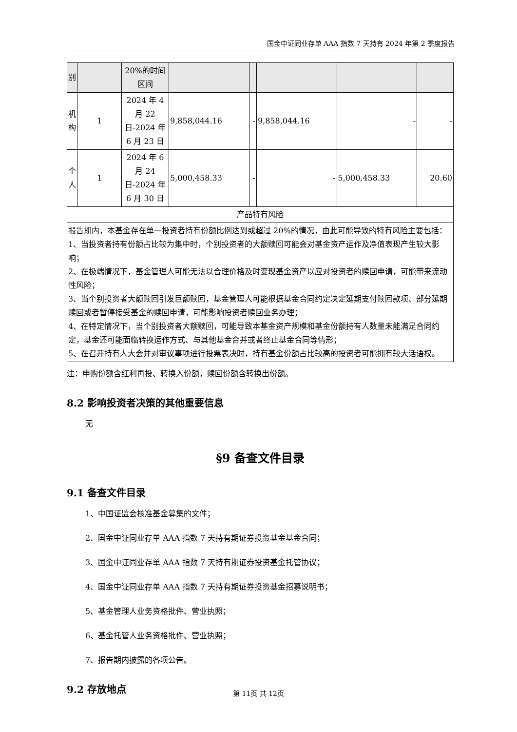国金中证同业存单 AAA 指数 7 天持有 2024 年第 2 季度报告
| 别 | | 20%的时间区间 | | | | | |
| 机构 | 1 | 2024 年 4 月 22 日-2024 年 6 月 23 日 | 9,858,044.16 | - | 9,858,044.16 | - | - |
| 个人 | 1 | 2024 年 6 月 24 日-2024 年 6 月 30 日 | 5,000,458.33 | - | - | 5,000,458.33 | 20.60 |
| 产品特有风险 | | | | | | | |
| 报告期内，本基金存在单一投资者持有份额比例达到或超过 20%的情况，由此可能导致的特有风险主要包括： 1、当投资者持有份额占比较为集中时，个别投资者的大额赎回可能会对基金资产运作及净值表现产生较大影响； 2、在极端情况下，基金管理人可能无法以合理价格及时变现基金资产以应对投资者的赎回申请，可能带来流动性风险； 3、当个别投资者大额赎回引发巨额赎回，基金管理人可能根据基金合同约定决定延期支付赎回款项、部分延期赎回或者暂停接受基金的赎回申请，可能影响投资者赎回业务办理； 4、在特定情况下，当个别投资者大额赎回，可能导致本基金资产规模和基金份额持有人数量未能满足合同约定，基金还可能面临转换运作方式、与其他基金合并或者终止基金合同等情形； 5、在召开持有人大会并对审议事项进行投票表决时，持有基金份额占比较高的投资者可能拥有较大话语权。 | | | | | | | |
注：申购份额含红利再投、转换入份额，赎回份额含转换出份额。
8.2 影响投资者决策的其他重要信息
无
§9 备查文件目录
9.1 备查文件目录
1、中国证监会核准基金募集的文件；
2、国金中证同业存单 AAA 指数 7 天持有期证券投资基金基金合同；
3、国金中证同业存单 AAA 指数 7 天持有期证券投资基金托管协议；
4、国金中证同业存单 AAA 指数 7 天持有期证券投资基金招募说明书；
5、基金管理人业务资格批件、营业执照；
6、基金托管人业务资格批件、营业执照；
7、报告期内披露的各项公告。
9.2 存放地点
第 11页 共 12页